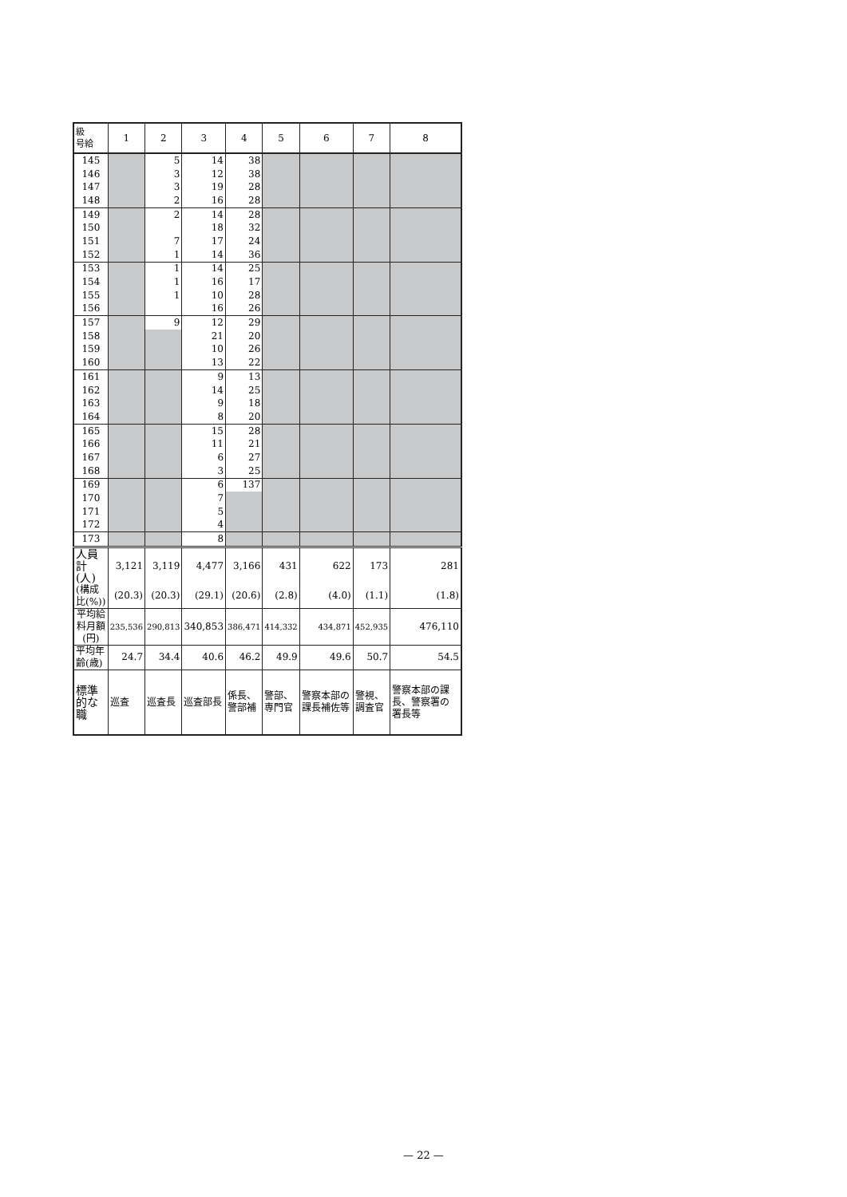| 級 号給 | 1 | 2 | 3 | 4 | 5 | 6 | 7 | 8 |
| --- | --- | --- | --- | --- | --- | --- | --- | --- |
| 145 | | 5 | 14 | 38 | | | | |
| 146 | | 3 | 12 | 38 | | | | |
| 147 | | 3 | 19 | 28 | | | | |
| 148 | | 2 | 16 | 28 | | | | |
| 149 | | 2 | 14 | 28 | | | | |
| 150 | | | 18 | 32 | | | | |
| 151 | | 7 | 17 | 24 | | | | |
| 152 | | 1 | 14 | 36 | | | | |
| 153 | | 1 | 14 | 25 | | | | |
| 154 | | 1 | 16 | 17 | | | | |
| 155 | | 1 | 10 | 28 | | | | |
| 156 | | | 16 | 26 | | | | |
| 157 | | 9 | 12 | 29 | | | | |
| 158 | | | 21 | 20 | | | | |
| 159 | | | 10 | 26 | | | | |
| 160 | | | 13 | 22 | | | | |
| 161 | | | 9 | 13 | | | | |
| 162 | | | 14 | 25 | | | | |
| 163 | | | 9 | 18 | | | | |
| 164 | | | 8 | 20 | | | | |
| 165 | | | 15 | 28 | | | | |
| 166 | | | 11 | 21 | | | | |
| 167 | | | 6 | 27 | | | | |
| 168 | | | 3 | 25 | | | | |
| 169 | | | 6 | 137 | | | | |
| 170 | | | 7 | | | | | |
| 171 | | | 5 | | | | | |
| 172 | | | 4 | | | | | |
| 173 | | | 8 | | | | | |
| 人員計(人) | 3,121 | 3,119 | 4,477 | 3,166 | 431 | 622 | 173 | 281 |
| (構成比(%)) | (20.3) | (20.3) | (29.1) | (20.6) | (2.8) | (4.0) | (1.1) | (1.8) |
| 平均給料月額 (円) | 235,536 | 290,813 | 340,853 | 386,471 | 414,332 | 434,871 | 452,935 | 476,110 |
| 平均年齢(歳) | 24.7 | 34.4 | 40.6 | 46.2 | 49.9 | 49.6 | 50.7 | 54.5 |
| 標準的な職 | 巡査 | 巡査長 | 巡査部長 | 係長、 警部補 | 警部、 専門官 | 警察本部の課長補佐等 | 警視、 調査官 | 警察本部の課長、警察署の署長等 |
— 22 —